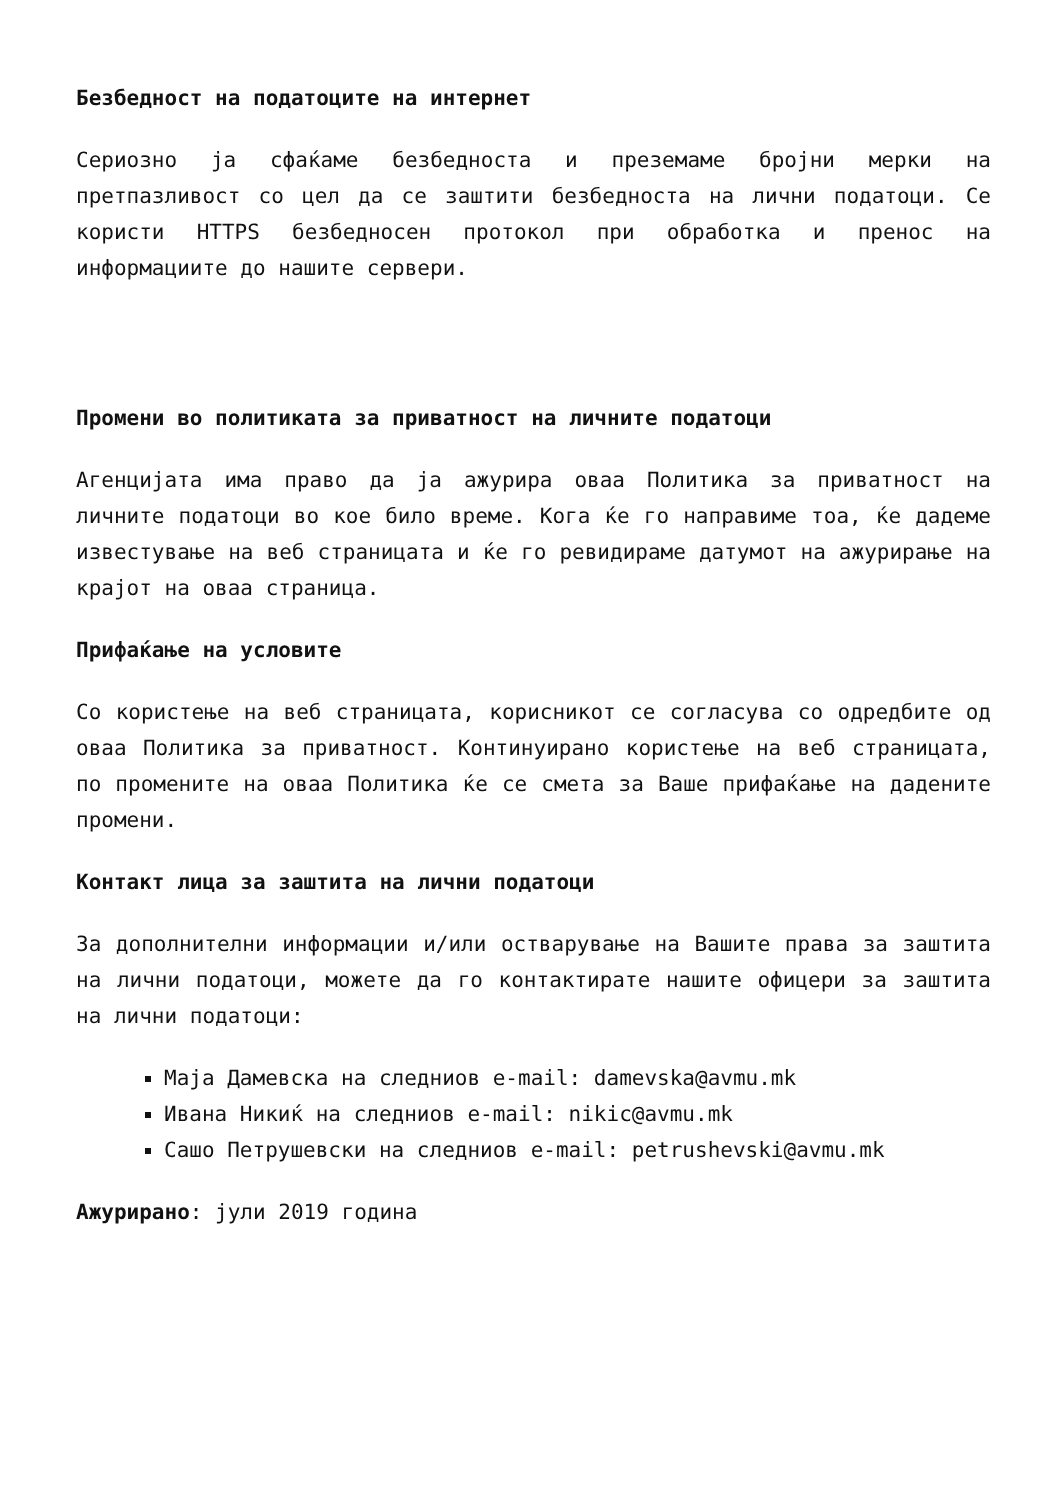Безбедност на податоците на интернет
Сериозно ја сфаќаме безбедноста и преземаме бројни мерки на претпазливост со цел да се заштити безбедноста на лични податоци. Се користи HTTPS безбедносен протокол при обработка и пренос на информациите до нашите сервери.
Промени во политиката за приватност на личните податоци
Агенцијата има право да ја ажурира оваа Политика за приватност на личните податоци во кое било време. Кога ќе го направиме тоа, ќе дадеме известување на веб страницата и ќе го ревидираме датумот на ажурирање на крајот на оваа страница.
Прифаќање на условите
Со користење на веб страницата, корисникот се согласува со одредбите од оваа Политика за приватност. Континуирано користење на веб страницата, по промените на оваа Политика ќе се смета за Ваше прифаќање на дадените промени.
Контакт лица за заштита на лични податоци
За дополнителни информации и/или остварување на Вашите права за заштита на лични податоци, можете да го контактирате нашите офицери за заштита на лични податоци:
Маја Дамевска на следниов e-mail: damevska@avmu.mk
Ивана Никиќ на следниов e-mail: nikic@avmu.mk
Сашо Петрушевски на следниов e-mail: petrushevski@avmu.mk
Ажурирано: јули 2019 година